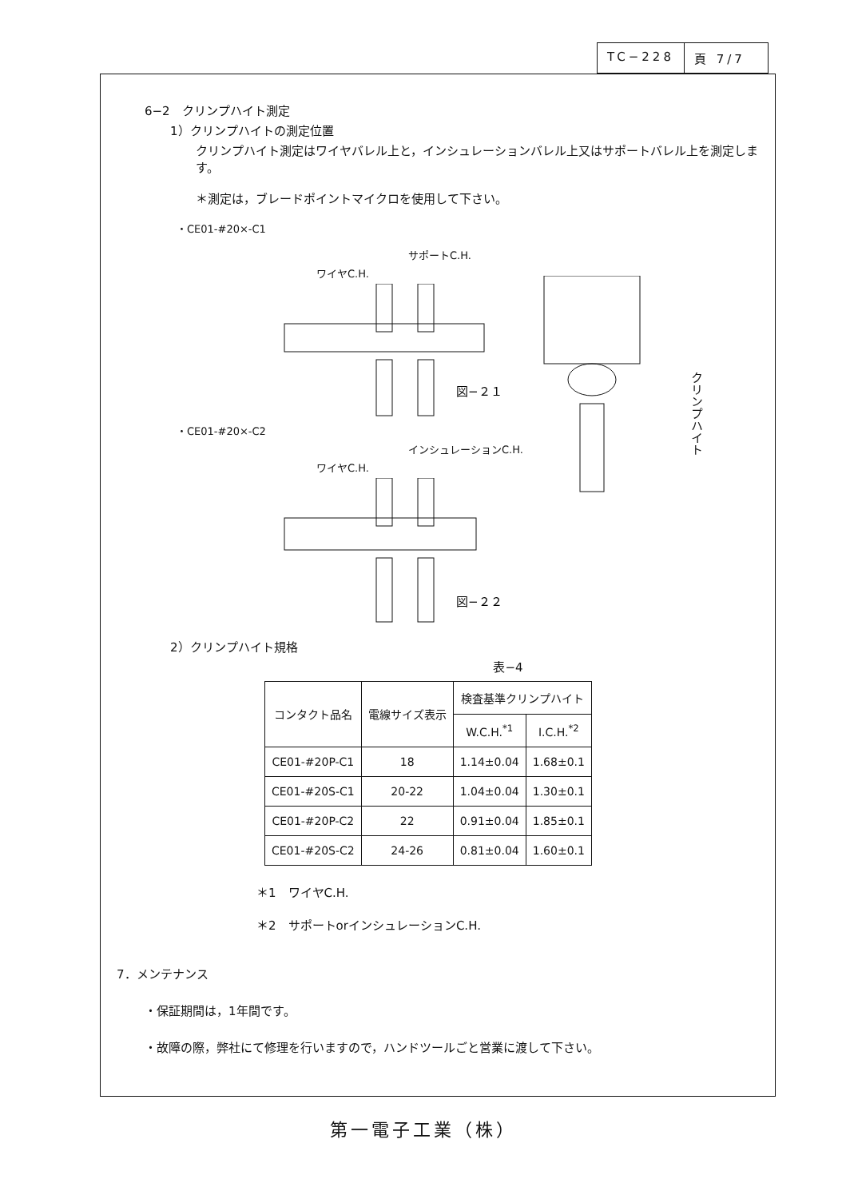TC−228 頁 7/7
6−2　クリンプハイト測定
1）クリンプハイトの測定位置
クリンプハイト測定はワイヤバレル上と，インシュレーションバレル上又はサポートバレル上を測定します。
＊測定は，ブレードポイントマイクロを使用して下さい。
・CE01-#20×-C1
サポートC.H.
ワイヤC.H.
図−２１
・CE01-#20×-C2
インシュレーションC.H.
ワイヤC.H.
図−２２
クリンプハイト
2）クリンプハイト規格
表−4
| コンタクト品名 | 電線サイズ表示 | 検査基準クリンプハイト | |
| --- | --- | --- | --- |
| | | W.C.H.<sup>*1</sup> | I.C.H.<sup>*2</sup> |
| CE01-#20P-C1 | 18 | 1.14±0.04 | 1.68±0.1 |
| CE01-#20S-C1 | 20-22 | 1.04±0.04 | 1.30±0.1 |
| CE01-#20P-C2 | 22 | 0.91±0.04 | 1.85±0.1 |
| CE01-#20S-C2 | 24-26 | 0.81±0.04 | 1.60±0.1 |
＊1　ワイヤC.H.
＊2　サポートorインシュレーションC.H.
7．メンテナンス
・保証期間は，1年間です。
・故障の際，弊社にて修理を行いますので，ハンドツールごと営業に渡して下さい。
第一電子工業（株）